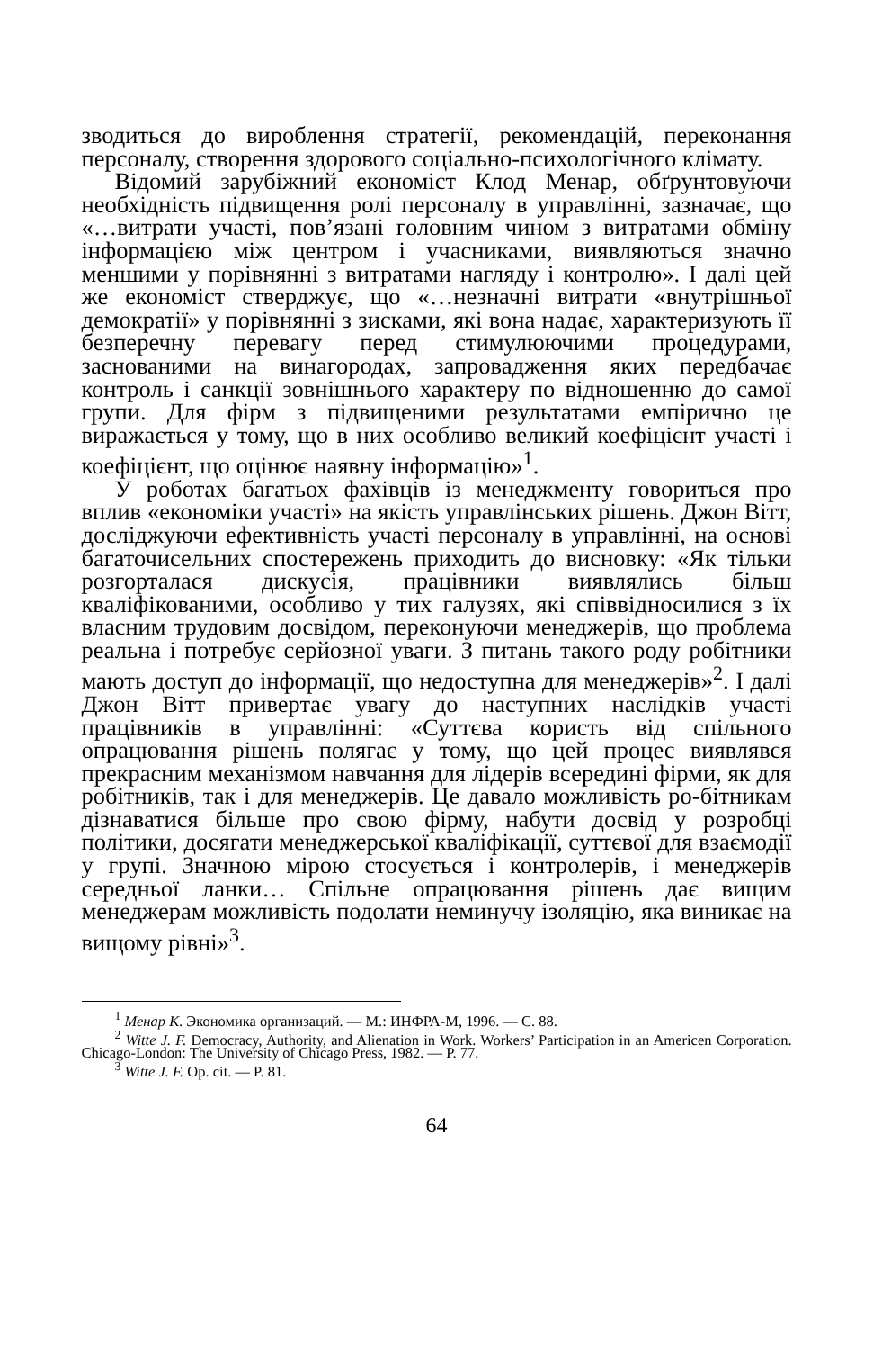зводиться до вироблення стратегії, рекомендацій, переконання персоналу, створення здорового соціально-психологічного клімату.
Відомий зарубіжний економіст Клод Менар, обґрунтовуючи необхідність підвищення ролі персоналу в управлінні, зазначає, що «…витрати участі, пов’язані головним чином з витратами обміну інформацією між центром і учасниками, виявляються значно меншими у порівнянні з витратами нагляду і контролю». І далі цей же економіст стверджує, що «…незначні витрати «внутрішньої демократії» у порівнянні з зисками, які вона надає, характеризують її безперечну перевагу перед стимулюючими процедурами, заснованими на винагородах, запровадження яких передбачає контроль і санкції зовнішнього характеру по відношенню до самої групи. Для фірм з підвищеними результатами емпірично це виражається у тому, що в них особливо великий коефіцієнт участі і коефіцієнт, що оцінює наявну інформацію»<sup>1</sup>.
У роботах багатьох фахівців із менеджменту говориться про вплив «економіки участі» на якість управлінських рішень. Джон Вітт, досліджуючи ефективність участі персоналу в управлінні, на основі багаточисельних спостережень приходить до висновку: «Як тільки розгорталася дискусія, працівники виявлялись більш кваліфікованими, особливо у тих галузях, які співвідносилися з їх власним трудовим досвідом, переконуючи менеджерів, що проблема реальна і потребує серйозної уваги. З питань такого роду робітники мають доступ до інформації, що недоступна для менеджерів»<sup>2</sup>. І далі Джон Вітт привертає увагу до наступних наслідків участі працівників в управлінні: «Суттєва користь від спільного опрацювання рішень полягає у тому, що цей процес виявлявся прекрасним механізмом навчання для лідерів всередині фірми, як для робітників, так і для менеджерів. Це давало можливість ро-бітникам дізнаватися більше про свою фірму, набути досвід у розробці політики, досягати менеджерської кваліфікації, суттєвої для взаємодії у групі. Значною мірою стосується і контролерів, і менеджерів середньої ланки… Спільне опрацювання рішень дає вищим менеджерам можливість подолати неминучу ізоляцію, яка виникає на вищому рівні»<sup>3</sup>.
<sup>1</sup> Менар К. Экономика организаций. — М.: ИНФРА-М, 1996. — С. 88.
<sup>2</sup> Witte J. F. Democracy, Authority, and Alienation in Work. Workers’ Participation in an Americen Corporation. Chicago-London: The University of Chicago Press, 1982. — P. 77.
<sup>3</sup> Witte J. F. Op. cit. — P. 81.
64